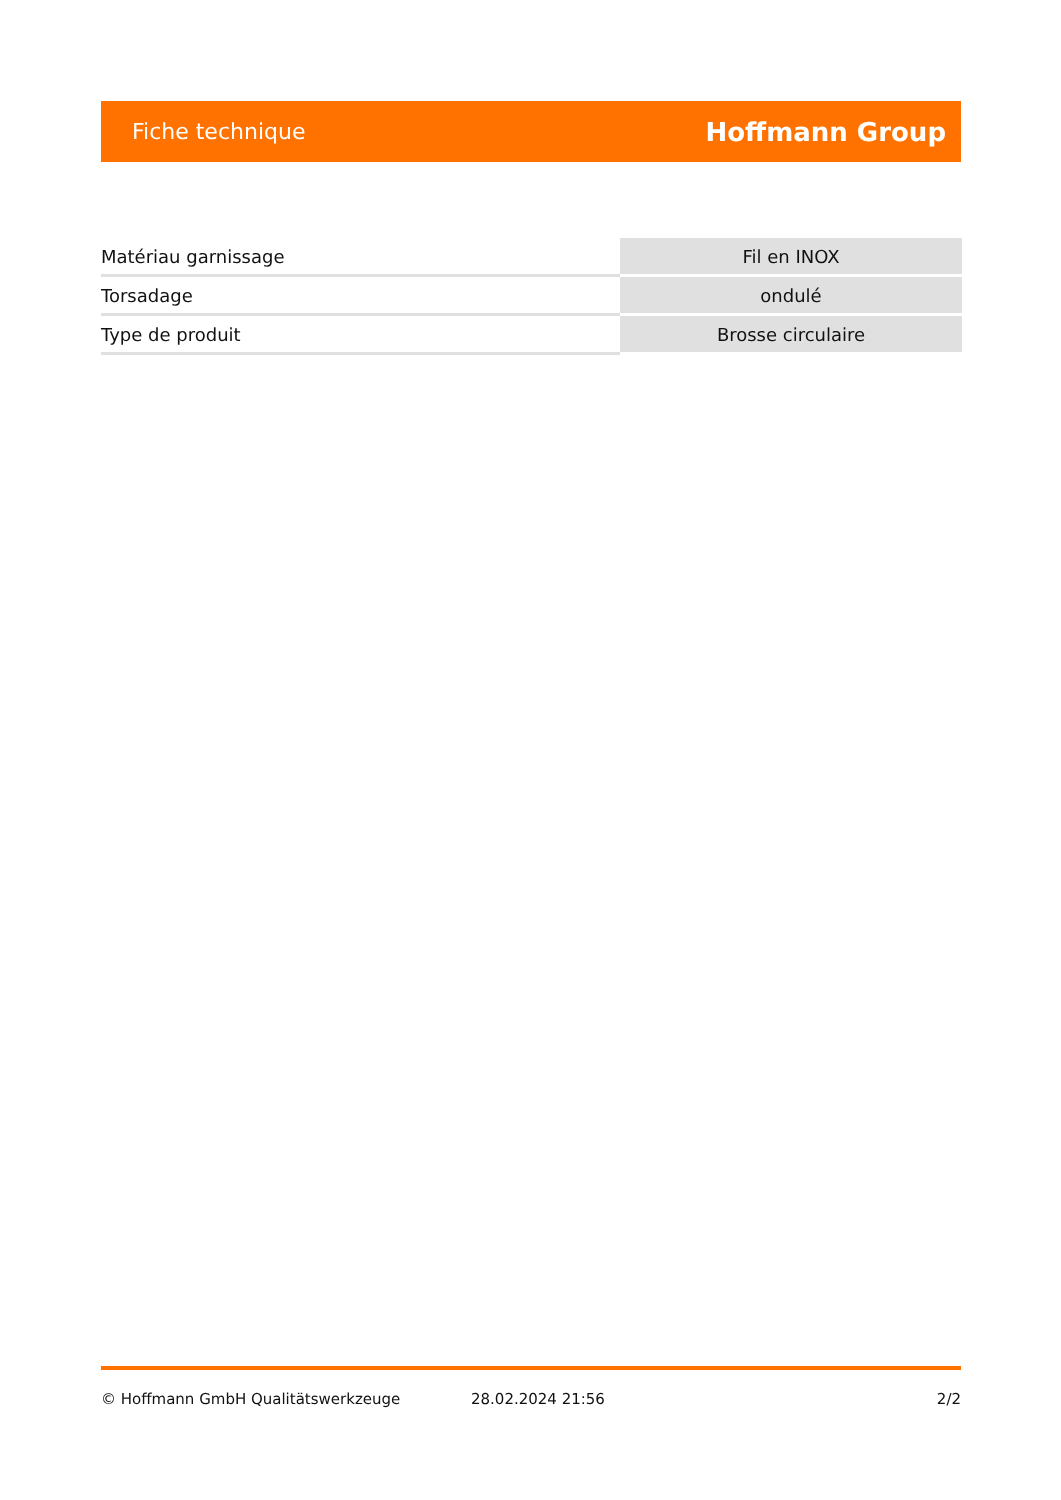Fiche technique Hoffmann Group
| Matériau garnissage | Fil en INOX |
| Torsadage | ondulé |
| Type de produit | Brosse circulaire |
© Hoffmann GmbH Qualitätswerkzeuge 28.02.2024 21:56 2/2